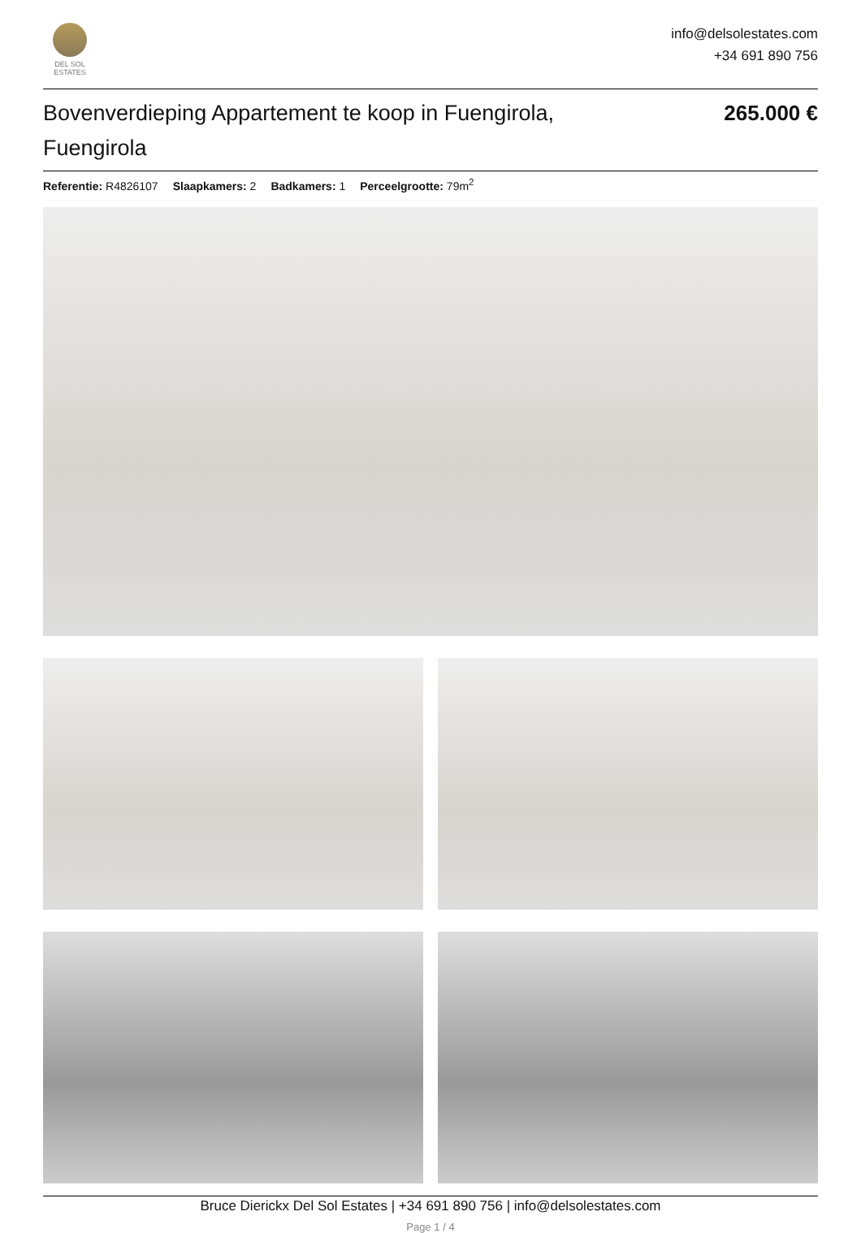DEL SOL
ESTATES
info@delsolestates.com
+34 691 890 756
Bovenverdieping Appartement te koop in Fuengirola, Fuengirola
265.000 €
Referentie: R4826107 Slaapkamers: 2 Badkamers: 1 Perceelgrootte: 79m<sup>2</sup>
Bruce Dierickx Del Sol Estates | +34 691 890 756 | info@delsolestates.com
Page 1 / 4